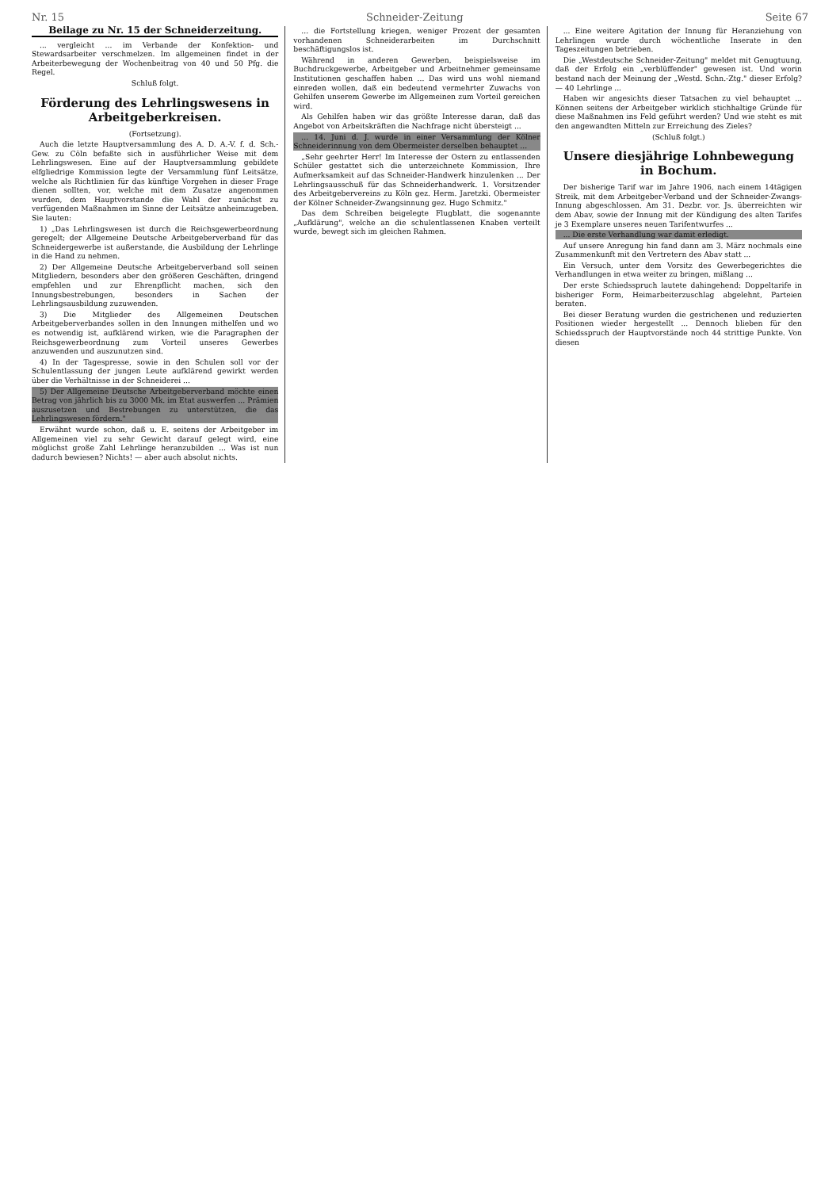Nr. 15 Schneider-Zeitung Seite 67
Beilage zu Nr. 15 der Schneiderzeitung.
... vergleicht ... im Verbande der Konfektion- und Stewardsarbeiter verschmelzen. Im allgemeinen findet in der Arbeiterbewegung der Wochenbeitrag von 40 und 50 Pfg. die Regel.
Schluß folgt.
Förderung des Lehrlingswesens in Arbeitgeberkreisen.
(Fortsetzung).
Auch die letzte Hauptversammlung des A. D. A.-V. f. d. Sch.-Gew. zu Cöln befaßte sich in ausführlicher Weise mit dem Lehrlingswesen. Eine auf der Hauptversammlung gebildete elfgliedrige Kommission legte der Versammlung fünf Leitsätze, welche als Richtlinien für das künftige Vorgehen in dieser Frage dienen sollten, vor, welche mit dem Zusatze angenommen wurden, dem Hauptvorstande die Wahl der zunächst zu verfügenden Maßnahmen im Sinne der Leitsätze anheimzugeben. Sie lauten:
1) „Das Lehrlingswesen ist durch die Reichsgewerbeordnung geregelt; der Allgemeine Deutsche Arbeitgeberverband für das Schneidergewerbe ist außerstande, die Ausbildung der Lehrlinge in die Hand zu nehmen.
2) Der Allgemeine Deutsche Arbeitgeberverband soll seinen Mitgliedern, besonders aber den größeren Geschäften, dringend empfehlen und zur Ehrenpflicht machen, sich den Innungsbestrebungen, besonders in Sachen der Lehrlingsausbildung zuzuwenden.
3) Die Mitglieder des Allgemeinen Deutschen Arbeitgeberverbandes sollen in den Innungen mithelfen und wo es notwendig ist, aufklärend wirken, wie die Paragraphen der Reichsgewerbeordnung zum Vorteil unseres Gewerbes anzuwenden und auszunutzen sind.
4) In der Tagespresse, sowie in den Schulen soll vor der Schulentlassung der jungen Leute aufklärend gewirkt werden über die Verhältnisse in der Schneiderei ...
5) Der Allgemeine Deutsche Arbeitgeberverband möchte einen Betrag von jährlich bis zu 3000 Mk. im Etat auswerfen ... Prämien auszusetzen und Bestrebungen zu unterstützen, die das Lehrlingswesen fördern."
Erwähnt wurde schon, daß u. E. seitens der Arbeitgeber im Allgemeinen viel zu sehr Gewicht darauf gelegt wird, eine möglichst große Zahl Lehrlinge heranzubilden ... Was ist nun dadurch bewiesen? Nichts! — aber auch absolut nichts.
... die Fortstellung kriegen, weniger Prozent der gesamten vorhandenen Schneiderarbeiten im Durchschnitt beschäftigungslos ist.
Während in anderen Gewerben, beispielsweise im Buchdruckgewerbe, Arbeitgeber und Arbeitnehmer gemeinsame Institutionen geschaffen haben ... Das wird uns wohl niemand einreden wollen, daß ein bedeutend vermehrter Zuwachs von Gehilfen unserem Gewerbe im Allgemeinen zum Vorteil gereichen wird.
Als Gehilfen haben wir das größte Interesse daran, daß das Angebot von Arbeitskräften die Nachfrage nicht übersteigt ...
... 14. Juni d. J. wurde in einer Versammlung der Kölner Schneiderinnung von dem Obermeister derselben behauptet ...
„Sehr geehrter Herr! Im Interesse der Ostern zu entlassenden Schüler gestattet sich die unterzeichnete Kommission, Ihre Aufmerksamkeit auf das Schneider-Handwerk hinzulenken ... Der Lehrlingsausschuß für das Schneiderhandwerk. 1. Vorsitzender des Arbeitgebervereins zu Köln gez. Herm. Jaretzki. Obermeister der Kölner Schneider-Zwangsinnung gez. Hugo Schmitz."
Das dem Schreiben beigelegte Flugblatt, die sogenannte „Aufklärung", welche an die schulentlassenen Knaben verteilt wurde, bewegt sich im gleichen Rahmen.
... Eine weitere Agitation der Innung für Heranziehung von Lehrlingen wurde durch wöchentliche Inserate in den Tageszeitungen betrieben.
Die „Westdeutsche Schneider-Zeitung" meldet mit Genugtuung, daß der Erfolg ein „verblüffender" gewesen ist. Und worin bestand nach der Meinung der „Westd. Schn.-Ztg." dieser Erfolg? — 40 Lehrlinge ...
Haben wir angesichts dieser Tatsachen zu viel behauptet ... Können seitens der Arbeitgeber wirklich stichhaltige Gründe für diese Maßnahmen ins Feld geführt werden? Und wie steht es mit den angewandten Mitteln zur Erreichung des Zieles?
(Schluß folgt.)
Unsere diesjährige Lohnbewegung in Bochum.
Der bisherige Tarif war im Jahre 1906, nach einem 14tägigen Streik, mit dem Arbeitgeber-Verband und der Schneider-Zwangs-Innung abgeschlossen. Am 31. Dezbr. vor. Js. überreichten wir dem Abav, sowie der Innung mit der Kündigung des alten Tarifes je 3 Exemplare unseres neuen Tarifentwurfes ...
... Die erste Verhandlung war damit erledigt.
Auf unsere Anregung hin fand dann am 3. März nochmals eine Zusammenkunft mit den Vertretern des Abav statt ...
Ein Versuch, unter dem Vorsitz des Gewerbegerichtes die Verhandlungen in etwa weiter zu bringen, mißlang ...
Der erste Schiedsspruch lautete dahingehend: Doppeltarife in bisheriger Form, Heimarbeiterzuschlag abgelehnt, Parteien beraten.
Bei dieser Beratung wurden die gestrichenen und reduzierten Positionen wieder hergestellt ... Dennoch blieben für den Schiedsspruch der Hauptvorstände noch 44 strittige Punkte. Von diesen